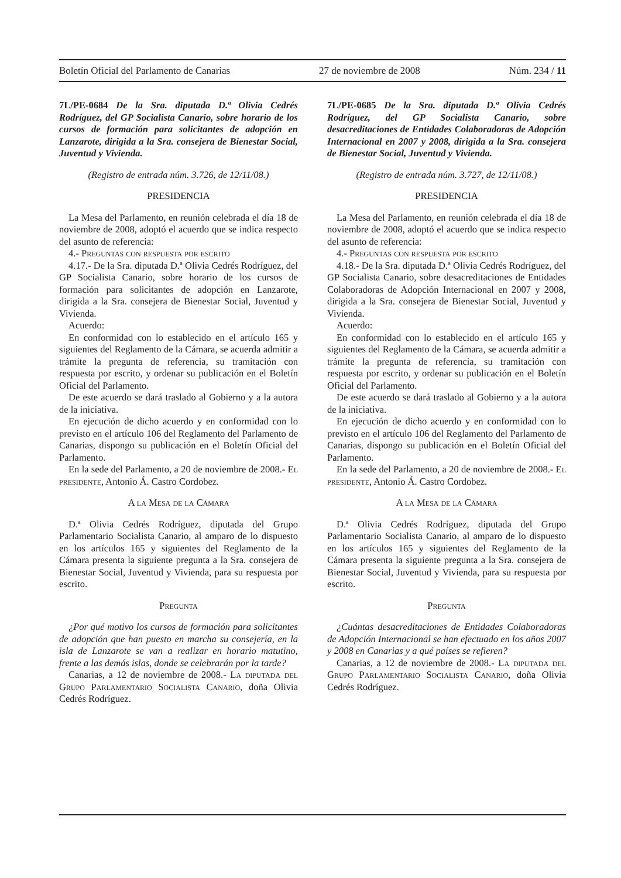Boletín Oficial del Parlamento de Canarias 27 de noviembre de 2008 Núm. 234 / 11
7L/PE-0684 De la Sra. diputada D.ª Olivia Cedrés Rodríguez, del GP Socialista Canario, sobre horario de los cursos de formación para solicitantes de adopción en Lanzarote, dirigida a la Sra. consejera de Bienestar Social, Juventud y Vivienda.
(Registro de entrada núm. 3.726, de 12/11/08.)
PRESIDENCIA
La Mesa del Parlamento, en reunión celebrada el día 18 de noviembre de 2008, adoptó el acuerdo que se indica respecto del asunto de referencia:
4.- Preguntas con respuesta por escrito
4.17.- De la Sra. diputada D.ª Olivia Cedrés Rodríguez, del GP Socialista Canario, sobre horario de los cursos de formación para solicitantes de adopción en Lanzarote, dirigida a la Sra. consejera de Bienestar Social, Juventud y Vivienda.
Acuerdo:
En conformidad con lo establecido en el artículo 165 y siguientes del Reglamento de la Cámara, se acuerda admitir a trámite la pregunta de referencia, su tramitación con respuesta por escrito, y ordenar su publicación en el Boletín Oficial del Parlamento.
De este acuerdo se dará traslado al Gobierno y a la autora de la iniciativa.
En ejecución de dicho acuerdo y en conformidad con lo previsto en el artículo 106 del Reglamento del Parlamento de Canarias, dispongo su publicación en el Boletín Oficial del Parlamento.
En la sede del Parlamento, a 20 de noviembre de 2008.- El presidente, Antonio Á. Castro Cordobez.
A la Mesa de la Cámara
D.ª Olivia Cedrés Rodríguez, diputada del Grupo Parlamentario Socialista Canario, al amparo de lo dispuesto en los artículos 165 y siguientes del Reglamento de la Cámara presenta la siguiente pregunta a la Sra. consejera de Bienestar Social, Juventud y Vivienda, para su respuesta por escrito.
Pregunta
¿Por qué motivo los cursos de formación para solicitantes de adopción que han puesto en marcha su consejería, en la isla de Lanzarote se van a realizar en horario matutino, frente a las demás islas, donde se celebrarán por la tarde?
Canarias, a 12 de noviembre de 2008.- La diputada del Grupo Parlamentario Socialista Canario, doña Olivia Cedrés Rodríguez.
7L/PE-0685 De la Sra. diputada D.ª Olivia Cedrés Rodríguez, del GP Socialista Canario, sobre desacreditaciones de Entidades Colaboradoras de Adopción Internacional en 2007 y 2008, dirigida a la Sra. consejera de Bienestar Social, Juventud y Vivienda.
(Registro de entrada núm. 3.727, de 12/11/08.)
PRESIDENCIA
La Mesa del Parlamento, en reunión celebrada el día 18 de noviembre de 2008, adoptó el acuerdo que se indica respecto del asunto de referencia:
4.- Preguntas con respuesta por escrito
4.18.- De la Sra. diputada D.ª Olivia Cedrés Rodríguez, del GP Socialista Canario, sobre desacreditaciones de Entidades Colaboradoras de Adopción Internacional en 2007 y 2008, dirigida a la Sra. consejera de Bienestar Social, Juventud y Vivienda.
Acuerdo:
En conformidad con lo establecido en el artículo 165 y siguientes del Reglamento de la Cámara, se acuerda admitir a trámite la pregunta de referencia, su tramitación con respuesta por escrito, y ordenar su publicación en el Boletín Oficial del Parlamento.
De este acuerdo se dará traslado al Gobierno y a la autora de la iniciativa.
En ejecución de dicho acuerdo y en conformidad con lo previsto en el artículo 106 del Reglamento del Parlamento de Canarias, dispongo su publicación en el Boletín Oficial del Parlamento.
En la sede del Parlamento, a 20 de noviembre de 2008.- El presidente, Antonio Á. Castro Cordobez.
A la Mesa de la Cámara
D.ª Olivia Cedrés Rodríguez, diputada del Grupo Parlamentario Socialista Canario, al amparo de lo dispuesto en los artículos 165 y siguientes del Reglamento de la Cámara presenta la siguiente pregunta a la Sra. consejera de Bienestar Social, Juventud y Vivienda, para su respuesta por escrito.
Pregunta
¿Cuántas desacreditaciones de Entidades Colaboradoras de Adopción Internacional se han efectuado en los años 2007 y 2008 en Canarias y a qué países se refieren?
Canarias, a 12 de noviembre de 2008.- La diputada del Grupo Parlamentario Socialista Canario, doña Olivia Cedrés Rodríguez.